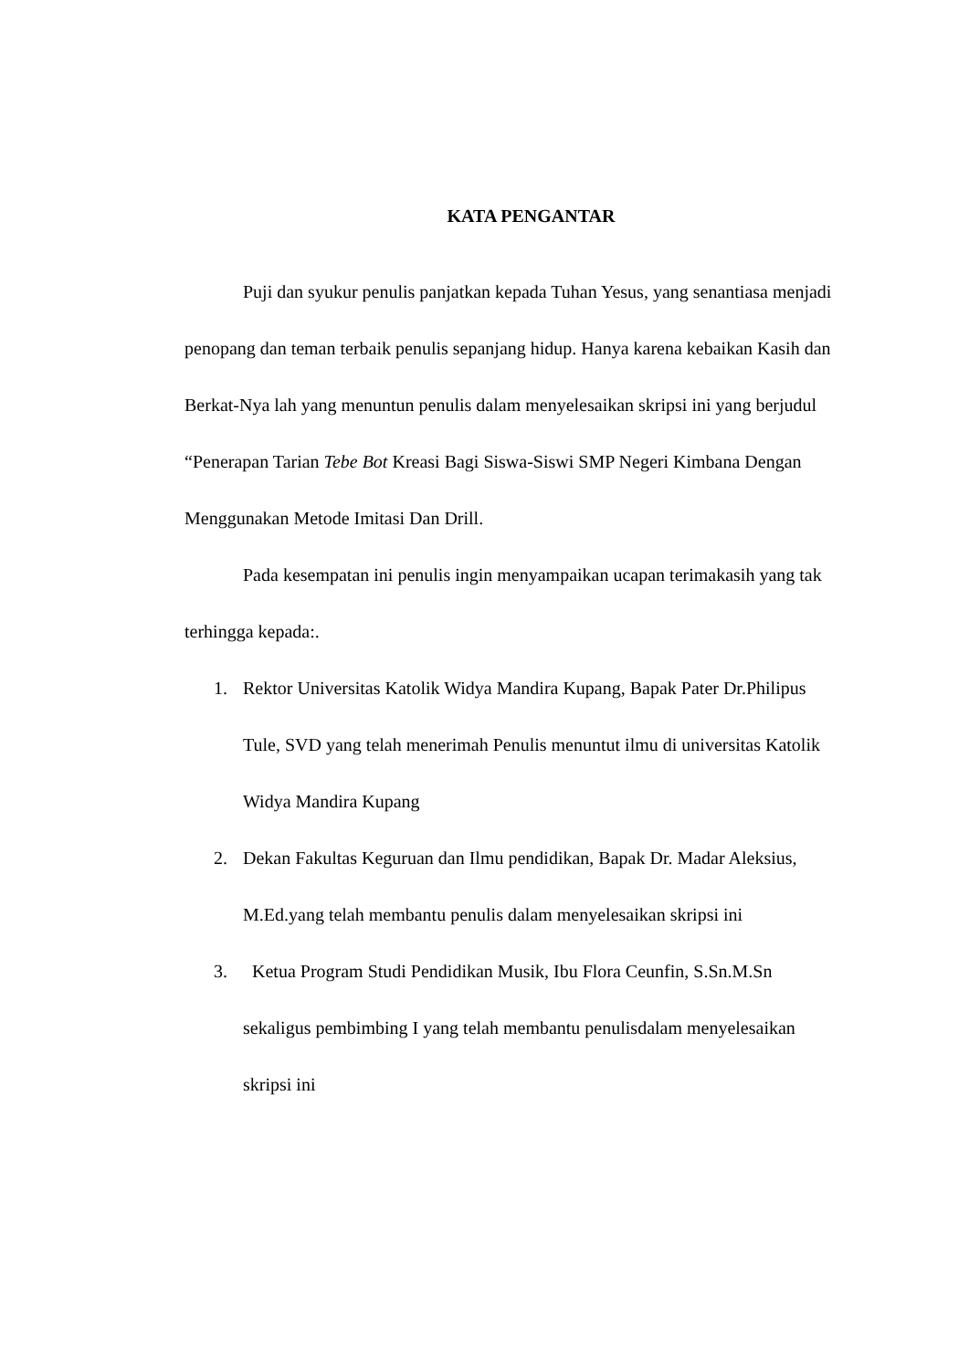KATA PENGANTAR
Puji dan syukur penulis panjatkan kepada Tuhan Yesus, yang senantiasa menjadi penopang dan teman terbaik penulis sepanjang hidup. Hanya karena kebaikan Kasih dan Berkat-Nya lah yang menuntun penulis dalam menyelesaikan skripsi ini yang berjudul “Penerapan Tarian Tebe Bot Kreasi Bagi Siswa-Siswi SMP Negeri Kimbana Dengan Menggunakan Metode Imitasi Dan Drill.
Pada kesempatan ini penulis ingin menyampaikan ucapan terimakasih yang tak terhingga kepada:.
1. Rektor Universitas Katolik Widya Mandira Kupang, Bapak Pater Dr.Philipus Tule, SVD yang telah menerimah Penulis menuntut ilmu di universitas Katolik Widya Mandira Kupang
2. Dekan Fakultas Keguruan dan Ilmu pendidikan, Bapak Dr. Madar Aleksius, M.Ed.yang telah membantu penulis dalam menyelesaikan skripsi ini
3. Ketua Program Studi Pendidikan Musik, Ibu Flora Ceunfin, S.Sn.M.Sn sekaligus pembimbing I yang telah membantu penulisdalam menyelesaikan skripsi ini